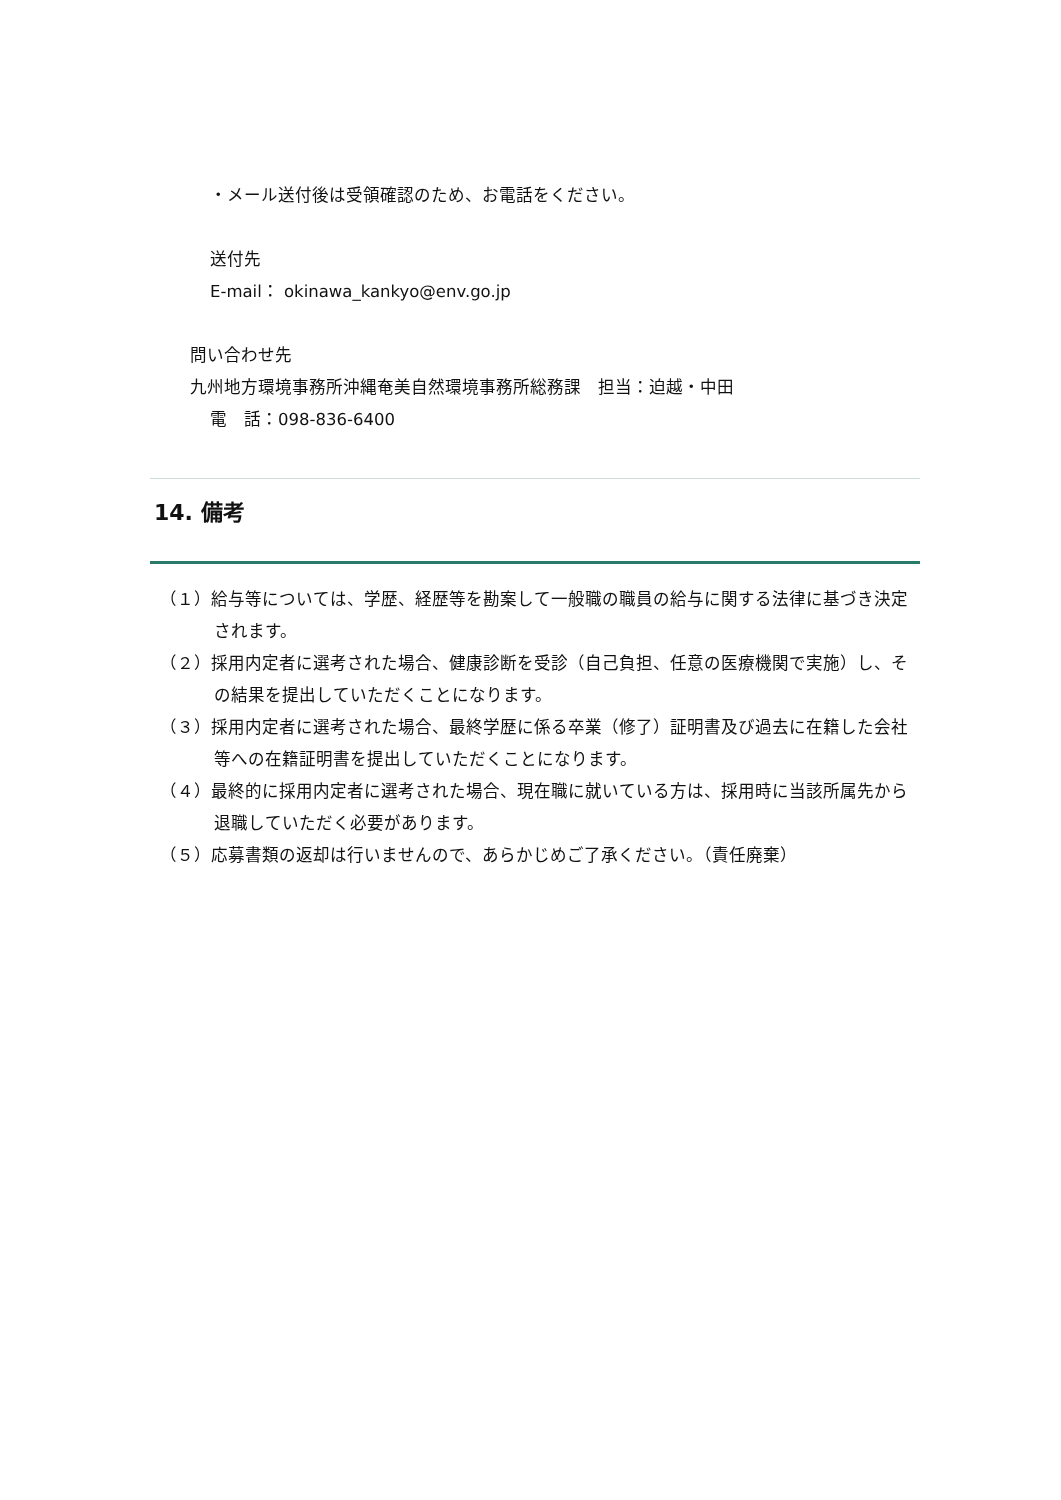・メール送付後は受領確認のため、お電話をください。
送付先
E-mail： okinawa_kankyo@env.go.jp
問い合わせ先
九州地方環境事務所沖縄奄美自然環境事務所総務課　担当：迫越・中田
電　話：098-836-6400
14. 備考
（１）給与等については、学歴、経歴等を勘案して一般職の職員の給与に関する法律に基づき決定されます。
（２）採用内定者に選考された場合、健康診断を受診（自己負担、任意の医療機関で実施）し、その結果を提出していただくことになります。
（３）採用内定者に選考された場合、最終学歴に係る卒業（修了）証明書及び過去に在籍した会社等への在籍証明書を提出していただくことになります。
（４）最終的に採用内定者に選考された場合、現在職に就いている方は、採用時に当該所属先から退職していただく必要があります。
（５）応募書類の返却は行いませんので、あらかじめご了承ください。（責任廃棄）